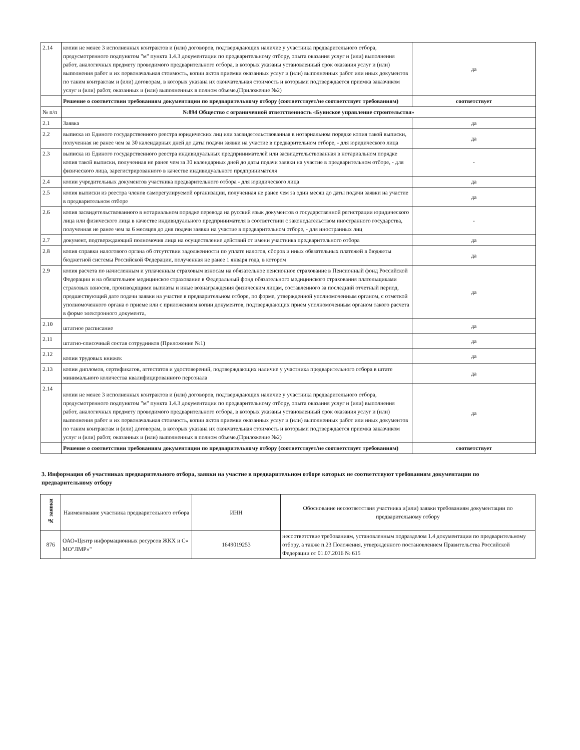| 2.14 | копии не менее 3 исполненных контрактов и (или) договоров, подтверждающих наличие у участника предварительного отбора, предусмотренного подпунктом "м" пункта 1.4.3 документации по предварительному отбору, опыта оказания услуг и (или) выполнения работ, аналогичных предмету проводимого предварительного отбора, в которых указаны установленный срок оказания услуг и (или) выполнения работ и их первоначальная стоимость, копии актов приемки оказанных услуг и (или) выполненных работ или иных документов по таким контрактам и (или) договорам, в которых указана их окончательная стоимость и которыми подтверждается приемка заказчиком услуг и (или) работ, оказанных и (или) выполненных в полном объеме.(Приложение №2) | да |
| | Решение о соответствии требованиям документации по предварительному отбору (соответствует/не соответствует требованиям) | соответствует |
| № п/п | №894 Общество с ограниченной ответственность «Буинское управление строительства» | |
| 2.1 | Заявка | да |
| 2.2 | выписка из Единого государственного реестра юридических лиц или засвидетельствованная в нотариальном порядке копия такой выписки, полученная не ранее чем за 30 календарных дней до даты подачи заявки на участие в предварительном отборе, - для юридического лица | да |
| 2.3 | выписка из Единого государственного реестра индивидуальных предпринимателей или засвидетельствованная в нотариальном порядке копия такой выписки, полученная не ранее чем за 30 календарных дней до даты подачи заявки на участие в предварительном отборе, - для физического лица, зарегистрированного в качестве индивидуального предпринимателя | - |
| 2.4 | копии учредительных документов участника предварительного отбора - для юридического лица | да |
| 2.5 | копия выписки из реестра членов саморегулируемой организации, полученная не ранее чем за один месяц до даты подачи заявки на участие в предварительном отборе | да |
| 2.6 | копия засвидетельствованного в нотариальном порядке перевода на русский язык документов о государственной регистрации юридического лица или физического лица в качестве индивидуального предпринимателя в соответствии с законодательством иностранного государства, полученная не ранее чем за 6 месяцев до дня подачи заявки на участие в предварительном отборе, - для иностранных лиц | - |
| 2.7 | документ, подтверждающий полномочия лица на осуществление действий от имени участника предварительного отбора | да |
| 2.8 | копия справки налогового органа об отсутствии задолженности по уплате налогов, сборов и иных обязательных платежей в бюджеты бюджетной системы Российской Федерации, полученная не ранее 1 января года, в котором | да |
| 2.9 | копия расчета по начисленным и уплаченным страховым взносам на обязательное пенсионное страхование в Пенсионный фонд Российской Федерации и на обязательное медицинское страхование в Федеральный фонд обязательного медицинского страхования плательщиками страховых взносов, производящими выплаты и иные вознаграждения физическим лицам, составленного за последний отчетный период, предшествующий дате подачи заявки на участие в предварительном отборе, по форме, утвержденной уполномоченным органом, с отметкой уполномоченного органа о приеме или с приложением копии документов, подтверждающих прием уполномоченным органом такого расчета в форме электронного документа, | да |
| 2.10 | штатное расписание | да |
| 2.11 | штатно-списочный состав сотрудников (Приложение №1) | да |
| 2.12 | копии трудовых книжек | да |
| 2.13 | копии дипломов, сертификатов, аттестатов и удостоверений, подтверждающих наличие у участника предварительного отбора в штате минимального количества квалифицированного персонала | да |
| 2.14 | копии не менее 3 исполненных контрактов и (или) договоров, подтверждающих наличие у участника предварительного отбора, предусмотренного подпунктом "м" пункта 1.4.3 документации по предварительному отбору, опыта оказания услуг и (или) выполнения работ, аналогичных предмету проводимого предварительного отбора, в которых указаны установленный срок оказания услуг и (или) выполнения работ и их первоначальная стоимость, копии актов приемки оказанных услуг и (или) выполненных работ или иных документов по таким контрактам и (или) договорам, в которых указана их окончательная стоимость и которыми подтверждается приемка заказчиком услуг и (или) работ, оказанных и (или) выполненных в полном объеме.(Приложение №2) | да |
| | Решение о соответствии требованиям документации по предварительному отбору (соответствует/не соответствует требованиям) | соответствует |
3. Информация об участниках предварительного отбора, заявки на участие в предварительном отборе которых не соответствуют требованиям документации по предварительному отбору
| № заявки | Наименование участника предварительного отбора | ИНН | Обоснование несоответствия участника и(или) заявки требованиям документации по предварительному отбору |
| --- | --- | --- | --- |
| 876 | ОАО«Центр информационных ресурсов ЖКХ и С» МО"ЛМР»" | 1649019253 | несоответствие требованиям, установленным подразделом 1.4 документации по предварительному отбору, а также п.23 Положения, утвержденного постановлением Правительства Российской Федерации от 01.07.2016 № 615 |